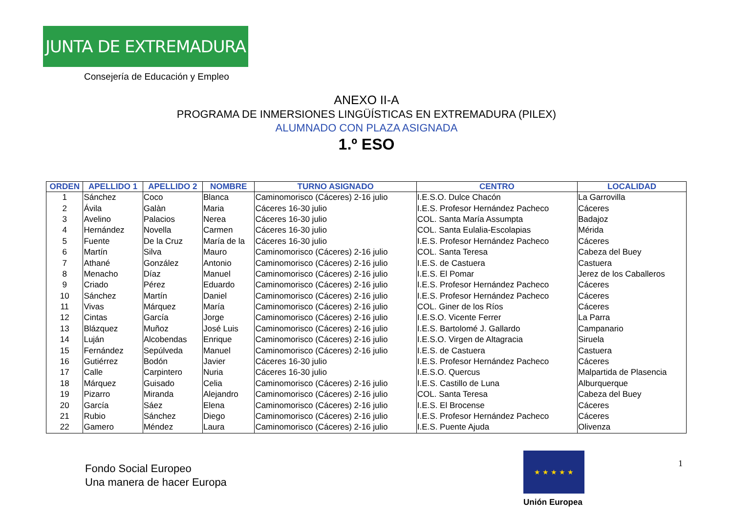JUNTA DE EXTREMADURA
Consejería de Educación y Empleo
ANEXO II-A
PROGRAMA DE INMERSIONES LINGÜÍSTICAS EN EXTREMADURA (PILEX)
ALUMNADO CON PLAZA ASIGNADA
1.º ESO
| ORDEN | APELLIDO 1 | APELLIDO 2 | NOMBRE | TURNO ASIGNADO | CENTRO | LOCALIDAD |
| --- | --- | --- | --- | --- | --- | --- |
| 1 | Sánchez | Coco | Blanca | Caminomorisco (Cáceres) 2-16 julio | I.E.S.O. Dulce Chacón | La Garrovilla |
| 2 | Ávila | Galàn | Maria | Cáceres 16-30 julio | I.E.S. Profesor Hernández Pacheco | Cáceres |
| 3 | Avelino | Palacios | Nerea | Cáceres 16-30 julio | COL. Santa María Assumpta | Badajoz |
| 4 | Hernández | Novella | Carmen | Cáceres 16-30 julio | COL. Santa Eulalia-Escolapias | Mérida |
| 5 | Fuente | De la Cruz | María de la | Cáceres 16-30 julio | I.E.S. Profesor Hernández Pacheco | Cáceres |
| 6 | Martín | Silva | Mauro | Caminomorisco (Cáceres) 2-16 julio | COL. Santa Teresa | Cabeza del Buey |
| 7 | Athané | González | Antonio | Caminomorisco (Cáceres) 2-16 julio | I.E.S. de Castuera | Castuera |
| 8 | Menacho | Díaz | Manuel | Caminomorisco (Cáceres) 2-16 julio | I.E.S. El Pomar | Jerez de los Caballeros |
| 9 | Criado | Pérez | Eduardo | Caminomorisco (Cáceres) 2-16 julio | I.E.S. Profesor Hernández Pacheco | Cáceres |
| 10 | Sánchez | Martín | Daniel | Caminomorisco (Cáceres) 2-16 julio | I.E.S. Profesor Hernández Pacheco | Cáceres |
| 11 | Vivas | Márquez | María | Caminomorisco (Cáceres) 2-16 julio | COL. Giner de los Ríos | Cáceres |
| 12 | Cintas | García | Jorge | Caminomorisco (Cáceres) 2-16 julio | I.E.S.O. Vicente Ferrer | La Parra |
| 13 | Blázquez | Muñoz | José Luis | Caminomorisco (Cáceres) 2-16 julio | I.E.S. Bartolomé J. Gallardo | Campanario |
| 14 | Luján | Alcobendas | Enrique | Caminomorisco (Cáceres) 2-16 julio | I.E.S.O. Virgen de Altagracia | Siruela |
| 15 | Fernández | Sepúlveda | Manuel | Caminomorisco (Cáceres) 2-16 julio | I.E.S. de Castuera | Castuera |
| 16 | Gutiérrez | Bodón | Javier | Cáceres 16-30 julio | I.E.S. Profesor Hernández Pacheco | Cáceres |
| 17 | Calle | Carpintero | Nuria | Cáceres 16-30 julio | I.E.S.O. Quercus | Malpartida de Plasencia |
| 18 | Márquez | Guisado | Celia | Caminomorisco (Cáceres) 2-16 julio | I.E.S. Castillo de Luna | Alburquerque |
| 19 | Pizarro | Miranda | Alejandro | Caminomorisco (Cáceres) 2-16 julio | COL. Santa Teresa | Cabeza del Buey |
| 20 | García | Sáez | Elena | Caminomorisco (Cáceres) 2-16 julio | I.E.S. El Brocense | Cáceres |
| 21 | Rubio | Sánchez | Diego | Caminomorisco (Cáceres) 2-16 julio | I.E.S. Profesor Hernández Pacheco | Cáceres |
| 22 | Gamero | Méndez | Laura | Caminomorisco (Cáceres) 2-16 julio | I.E.S. Puente Ajuda | Olivenza |
Fondo Social Europeo
Una manera de hacer Europa
★ ★ ★ ★ ★
Unión Europea
1